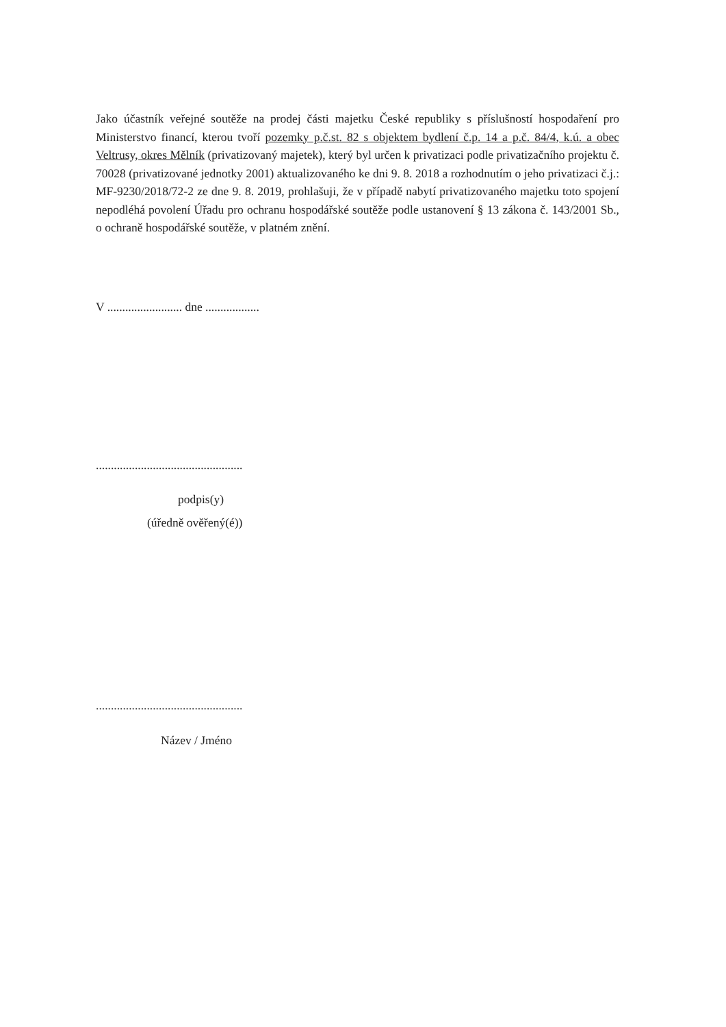Jako účastník veřejné soutěže na prodej části majetku České republiky s příslušností hospodaření pro Ministerstvo financí, kterou tvoří pozemky p.č.st. 82 s objektem bydlení č.p. 14 a p.č. 84/4, k.ú. a obec Veltrusy, okres Mělník (privatizovaný majetek), který byl určen k privatizaci podle privatizačního projektu č. 70028 (privatizované jednotky 2001) aktualizovaného ke dni 9. 8. 2018 a rozhodnutím o jeho privatizaci č.j.: MF-9230/2018/72-2 ze dne 9. 8. 2019, prohlašuji, že v případě nabytí privatizovaného majetku toto spojení nepodléhá povolení Úřadu pro ochranu hospodářské soutěže podle ustanovení § 13 zákona č. 143/2001 Sb., o ochraně hospodářské soutěže, v platném znění.
V ......................... dne ..................
.................................................
podpis(y)
(úředně ověřený(é))
.................................................
Název / Jméno